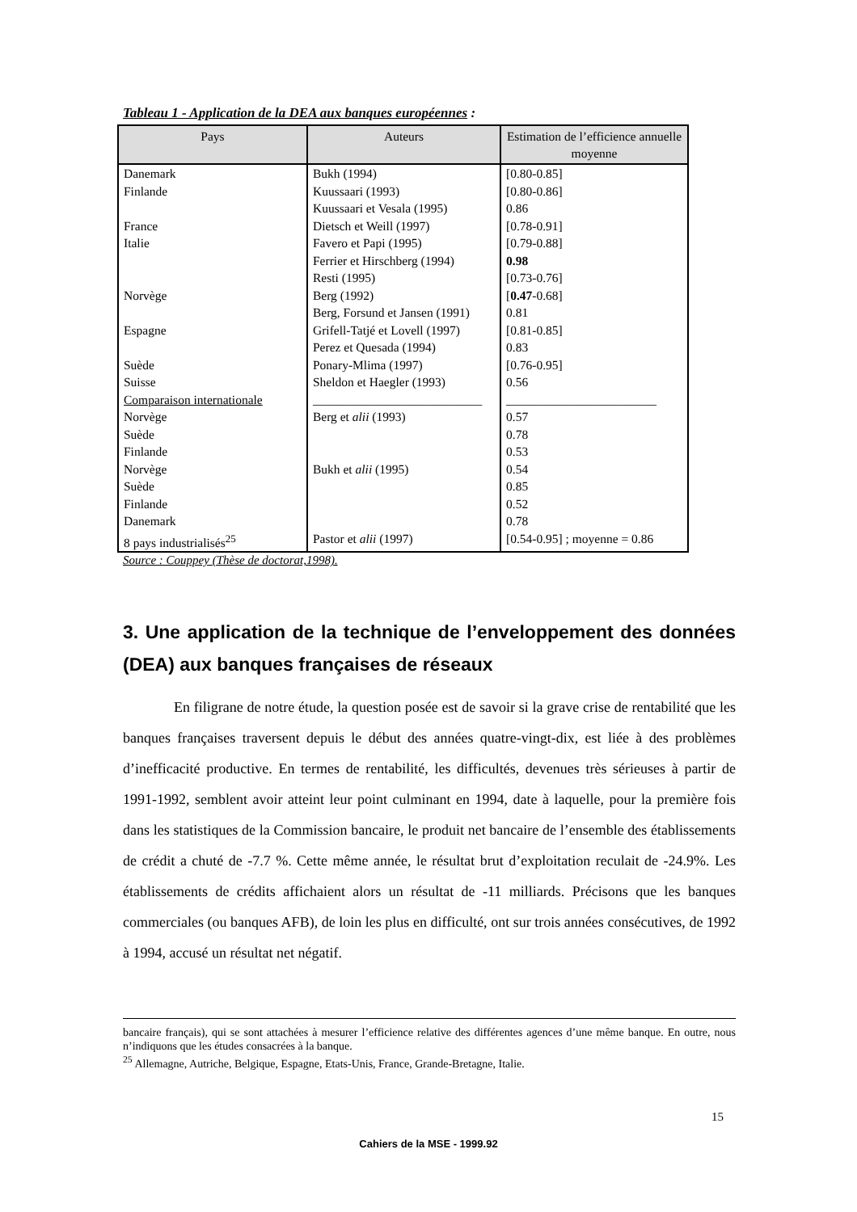Tableau 1 - Application de la DEA aux banques européennes :
| Pays | Auteurs | Estimation de l’efficience annuelle moyenne |
| --- | --- | --- |
| Danemark | Bukh (1994) | [0.80-0.85] |
| Finlande | Kuussaari (1993) | [0.80-0.86] |
| | Kuussaari et Vesala (1995) | 0.86 |
| France | Dietsch et Weill (1997) | [0.78-0.91] |
| Italie | Favero et Papi (1995) | [0.79-0.88] |
| | Ferrier et Hirschberg (1994) | 0.98 |
| | Resti (1995) | [0.73-0.76] |
| Norvège | Berg (1992) | [ 0.47 -0.68] |
| | Berg, Forsund et Jansen (1991) | 0.81 |
| Espagne | Grifell-Tatjé et Lovell (1997) | [0.81-0.85] |
| | Perez et Quesada (1994) | 0.83 |
| Suède | Ponary-Mlima (1997) | [0.76-0.95] |
| Suisse | Sheldon et Haegler (1993) | 0.56 |
| Comparaison internationale | ___________________________ | ________________________ |
| Norvège | Berg et alii (1993) | 0.57 |
| Suède | | 0.78 |
| Finlande | | 0.53 |
| Norvège | Bukh et alii (1995) | 0.54 |
| Suède | | 0.85 |
| Finlande | | 0.52 |
| Danemark | | 0.78 |
| 8 pays industrialisés<sup>25</sup> | Pastor et alii (1997) | [0.54-0.95] ; moyenne = 0.86 |
Source : Couppey (Thèse de doctorat,1998).
3. Une application de la technique de l’enveloppement des données (DEA) aux banques françaises de réseaux
En filigrane de notre étude, la question posée est de savoir si la grave crise de rentabilité que les banques françaises traversent depuis le début des années quatre-vingt-dix, est liée à des problèmes d’inefficacité productive. En termes de rentabilité, les difficultés, devenues très sérieuses à partir de 1991-1992, semblent avoir atteint leur point culminant en 1994, date à laquelle, pour la première fois dans les statistiques de la Commission bancaire, le produit net bancaire de l’ensemble des établissements de crédit a chuté de -7.7 %. Cette même année, le résultat brut d’exploitation reculait de -24.9%. Les établissements de crédits affichaient alors un résultat de -11 milliards. Précisons que les banques commerciales (ou banques AFB), de loin les plus en difficulté, ont sur trois années consécutives, de 1992 à 1994, accusé un résultat net négatif.
bancaire français), qui se sont attachées à mesurer l’efficience relative des différentes agences d’une même banque. En outre, nous n’indiquons que les études consacrées à la banque.
<sup>25</sup> Allemagne, Autriche, Belgique, Espagne, Etats-Unis, France, Grande-Bretagne, Italie.
15
Cahiers de la MSE - 1999.92